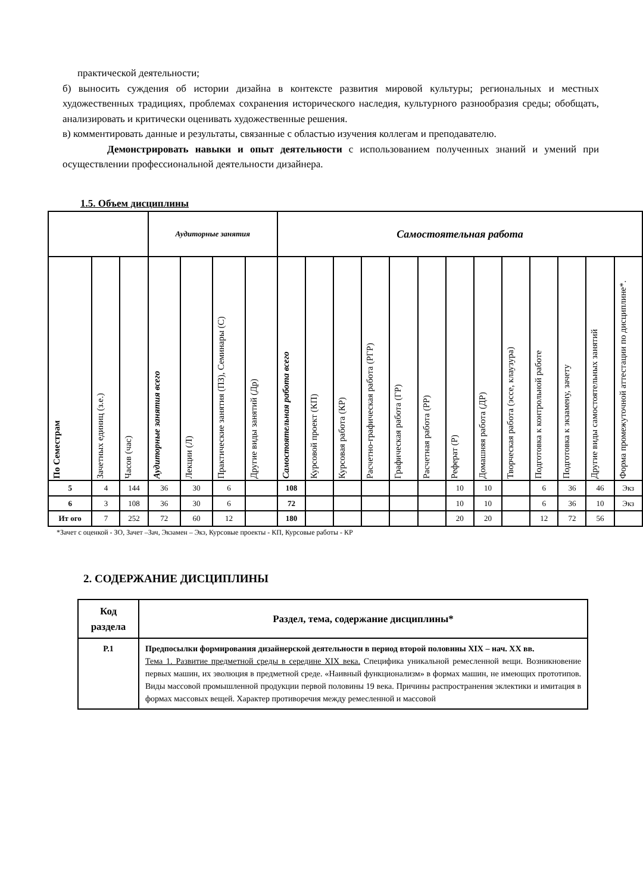практической деятельности;
б) выносить суждения об истории дизайна в контексте развития мировой культуры; региональных и местных художественных традициях, проблемах сохранения исторического наследия, культурного разнообразия среды; обобщать, анализировать и критически оценивать художественные решения.
в) комментировать данные и результаты, связанные с областью изучения коллегам и преподавателю.
Демонстрировать навыки и опыт деятельности с использованием полученных знаний и умений при осуществлении профессиональной деятельности дизайнера.
1.5. Объем дисциплины
| | | | Аудиторные занятия | | | | Самостоятельная работа | | | | | | | | | | | | |
| --- | --- | --- | --- | --- | --- | --- | --- | --- | --- | --- | --- | --- | --- | --- | --- | --- | --- | --- | --- |
| По Семестрам | Зачетных единиц (з.е.) | Часов (час) | Аудиторные занятия всего | Лекции (Л) | Практические занятия (ПЗ), Семинары (С) | Другие виды занятий (Др) | Самостоятельная работа всего | Курсовой проект (КП) | Курсовая работа (КР) | Расчетно-графическая работа (РГР) | Графическая работа (ГР) | Расчетная работа (РР) | Реферат (Р) | Домашняя работа (ДР) | Творческая работа (эссе, клаузура) | Подготовка к контрольной работе | Подготовка к экзамену, зачету | Другие виды самостоятельных занятий | Форма промежуточной аттестации по дисциплине*. |
| 5 | 4 | 144 | 36 | 30 | 6 | | 108 | | | | | | 10 | 10 | | 6 | 36 | 46 | Экз |
| 6 | 3 | 108 | 36 | 30 | 6 | | 72 | | | | | | 10 | 10 | | 6 | 36 | 10 | Экз |
| Ит ого | 7 | 252 | 72 | 60 | 12 | | 180 | | | | | | 20 | 20 | | 12 | 72 | 56 | |
*Зачет с оценкой - ЗО, Зачет –Зач, Экзамен – Экз, Курсовые проекты - КП, Курсовые работы - КР
2. СОДЕРЖАНИЕ ДИСЦИПЛИНЫ
| Код раздела | Раздел, тема, содержание дисциплины* |
| --- | --- |
| Р.1 | Предпосылки формирования дизайнерской деятельности в период второй половины XIX – нач. XX вв. Тема 1. Развитие предметной среды в середине XIX века. Специфика уникальной ремесленной вещи. Возникновение первых машин, их эволюция в предметной среде. «Наивный функционализм» в формах машин, не имеющих прототипов. Виды массовой промышленной продукции первой половины 19 века. Причины распространения эклектики и имитация в формах массовых вещей. Характер противоречия между ремесленной и массовой |